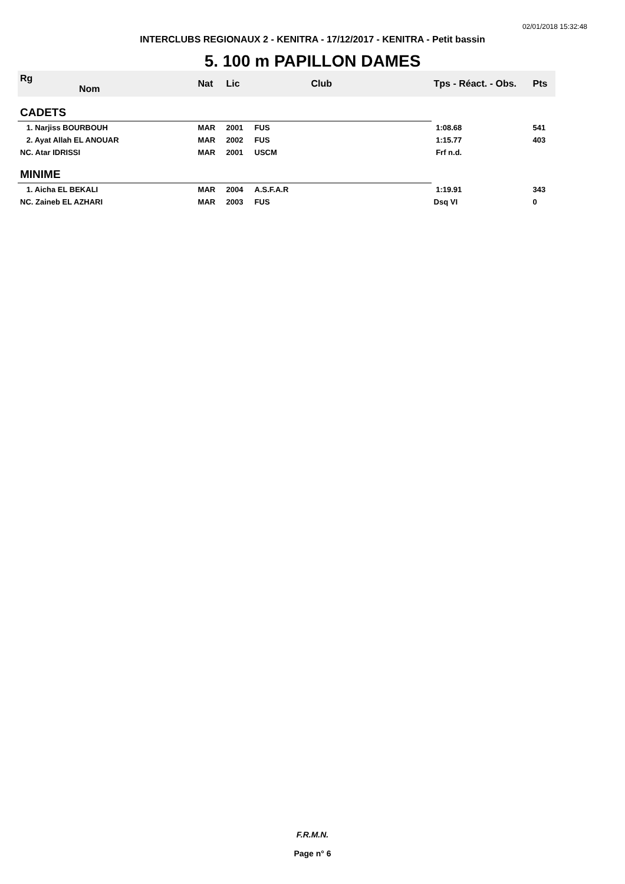02/01/2018 15:32:48
INTERCLUBS REGIONAUX 2 - KENITRA - 17/12/2017 - KENITRA - Petit bassin
5. 100 m PAPILLON DAMES
| Rg Nom | | Nat | Lic | Club | Tps - Réact. - Obs. | Pts |
| --- | --- | --- | --- | --- | --- | --- |
| CADETS | | | | | | |
| 1. Narjiss BOURBOUH | | MAR | 2001 | FUS | 1:08.68 | 541 |
| 2. Ayat Allah EL ANOUAR | | MAR | 2002 | FUS | 1:15.77 | 403 |
| NC. Atar IDRISSI | | MAR | 2001 | USCM | Frf n.d. | |
| MINIME | | | | | | |
| 1. Aicha EL BEKALI | | MAR | 2004 | A.S.F.A.R | 1:19.91 | 343 |
| NC. Zaineb EL AZHARI | | MAR | 2003 | FUS | Dsq VI | 0 |
F.R.M.N.
Page n° 6